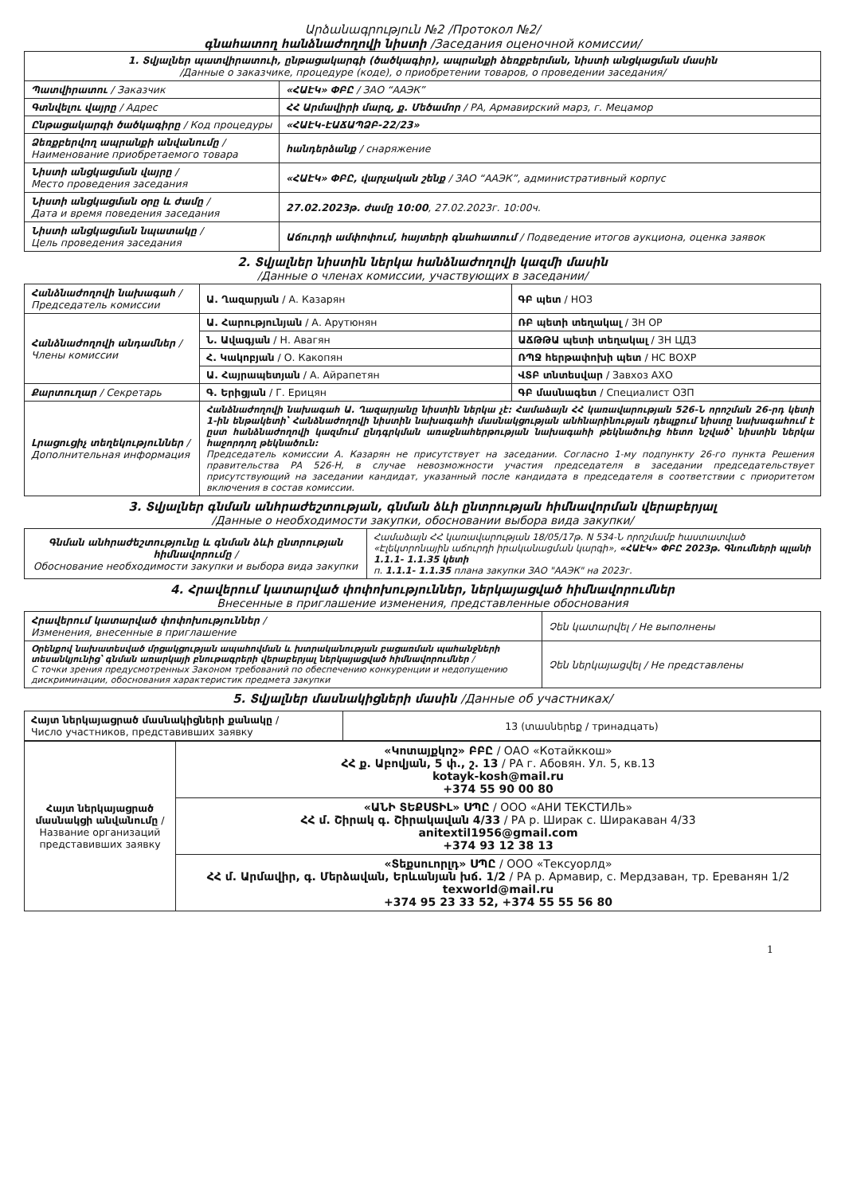Արձանագրություն №2 /Протокол №2/
գնահատող հանձնաժողովի նիստի /Заседания оценочной комиссии/
| 1. Տվյալներ պատվիրատուի, ընթացակարգի (ծածկագիր), ապրանքի ձեռքբերման, նիստի անցկացման մասին /Данные о заказчике, процедуре (коде), о приобретении товаров, о проведении заседания/ | |
| Պատվիրատու / Заказчик | «ՀԱԷԿ» ՓԲԸ / ЗАО “ААЭК” |
| Գտնվելու վայրը / Адрес | ՀՀ Արմավիրի մարզ, ք. Մեծամոր / РА, Армавирский марз, г. Мецамор |
| Ընթացակարգի ծածկագիրը / Код процедуры | «ՀԱԷԿ-ԷԱՃԱՊՁԲ-22/23» |
| Ձեռքբերվող ապրանքի անվանումը / Наименование приобретаемого товара | հանդերձանք / снаряжение |
| Նիստի անցկացման վայրը / Место проведения заседания | «ՀԱԷԿ» ՓԲԸ, վարչական շենք / ЗАО “ААЭК”, административный корпус |
| Նիստի անցկացման օրը և ժամը / Дата и время поведения заседания | 27.02.2023թ. ժամը 10:00 , 27.02.2023г. 10:00ч. |
| Նիստի անցկացման նպատակը / Цель проведения заседания | Աճուրդի ամփոփում, հայտերի գնահատում / Подведение итогов аукциона, оценка заявок |
2. Տվյալներ նիստին ներկա հանձնաժողովի կազմի մասին
/Данные о членах комиссии, участвующих в заседании/
| Հանձնաժողովի նախագահ / Председатель комиссии | Ա. Ղազարյան / А. Казарян | ԳԲ պետ / НОЗ |
| Հանձնաժողովի անդամներ / Члены комиссии | Ա. Հարությունյան / А. Арутюнян | ՌԲ պետի տեղակալ / ЗН ОР |
| | Ն. Ավագյան / Н. Авагян | ԱՃԹԹԱ պետի տեղակալ / ЗН ЦДЗ |
| | Հ. Կակոբյան / О. Какопян | ՌՊՋ հերթափոխի պետ / НС ВОХР |
| | Ա. Հայրապետյան / А. Айрапетян | ՎՏԲ տնտեսվար / Завхоз АХО |
| Քարտուղար / Секретарь | Գ. Երիցյան / Г. Ерицян | ԳԲ մասնագետ / Специалист ОЗП |
| Լրացուցիչ տեղեկություններ / Дополнительная информация | Հանձնաժողովի նախագահ Ա. Ղազարյանը նիստին ներկա չէ: Համաձայն ՀՀ կառավարության 526-Ն որոշման 26-րդ կետի 1-ին ենթակետի՝ Հանձնաժողովի նիստին նախագահի մասնակցության անհնարինության դեպքում նիստը նախագահում է ըստ հանձնաժողովի կազմում ընդգրկման առաջնահերթության նախագահի թեկնածուից հետո նշված՝ նիստին ներկա հաջորդող թեկնածուն: Председатель комиссии А. Казарян не присутствует на заседании. Согласно 1-му подпункту 26-го пункта Решения правительства РА 526-Н, в случае невозможности участия председателя в заседании председательствует присутствующий на заседании кандидат, указанный после кандидата в председателя в соответствии с приоритетом включения в состав комиссии. | |
3. Տվյալներ գնման անհրաժեշտության, գնման ձևի ընտրության հիմնավորման վերաբերյալ
/Данные о необходимости закупки, обосновании выбора вида закупки/
| Գնման անհրաժեշտությունը և գնման ձևի ընտրության հիմնավորումը / Обоснование необходимости закупки и выбора вида закупки | Համաձայն ՀՀ կառավարության 18/05/17թ. N 534-Ն որոշմամբ հաստատված «Էլեկտրոնային աճուրդի իրականացման կարգի», «ՀԱԷԿ» ՓԲԸ 2023թ. Գնումների պլանի 1.1.1- 1.1.35 կետի п. 1.1.1- 1.1.35 плана закупки ЗАО "ААЭК" на 2023г. |
4. Հրավերում կատարված փոփոխություններ, ներկայացված հիմնավորումներ
Внесенные в приглашение изменения, представленные обоснования
| Հրավերում կատարված փոփոխություններ / Изменения, внесенные в приглашение | Չեն կատարվել / Не выполнены |
| Օրենքով նախատեսված մրցակցության ապահովման և խտրականության բացառման պահանջների տեսանկյունից՝ գնման առարկայի բնութագրերի վերաբերյալ ներկայացված հիմնավորումներ / С точки зрения предусмотренных Законом требований по обеспечению конкуренции и недопущению дискриминации, обоснования характеристик предмета закупки | Չեն ներկայացվել / Не представлены |
5. Տվյալներ մասնակիցների մասին /Данные об участниках/
| Հայտ ներկայացրած մասնակիցների քանակը / Число участников, представивших заявку | 13 (տասներեք / тринадцать) |
| Հայտ ներկայացրած մասնակցի անվանումը / Название организаций представивших заявку | «Կոտայքկոշ» ԲԲԸ / ОАО «Котайккош» ՀՀ ք. Աբովյան, 5 փ., շ. 13 / РА г. Абовян. Ул. 5, кв.13 kotayk-kosh@mail.ru +374 55 90 00 80 |
| | «ԱՆԻ ՏԵՔՍՏԻԼ» ՍՊԸ / ООО «АНИ ТЕКСТИЛЬ» ՀՀ մ. Շիրակ գ. Շիրակավան 4/33 / РА р. Ширак с. Ширакаван 4/33 anitextil1956@gmail.com +374 93 12 38 13 |
| | «Տեքսուորլդ» ՍՊԸ / ООО «Тексуорлд» ՀՀ մ. Արմավիր, գ. Մերձավան, Երևանյան խճ. 1/2 / РА р. Армавир, с. Мердзаван, тр. Ереванян 1/2 texworld@mail.ru +374 95 23 33 52, +374 55 55 56 80 |
1